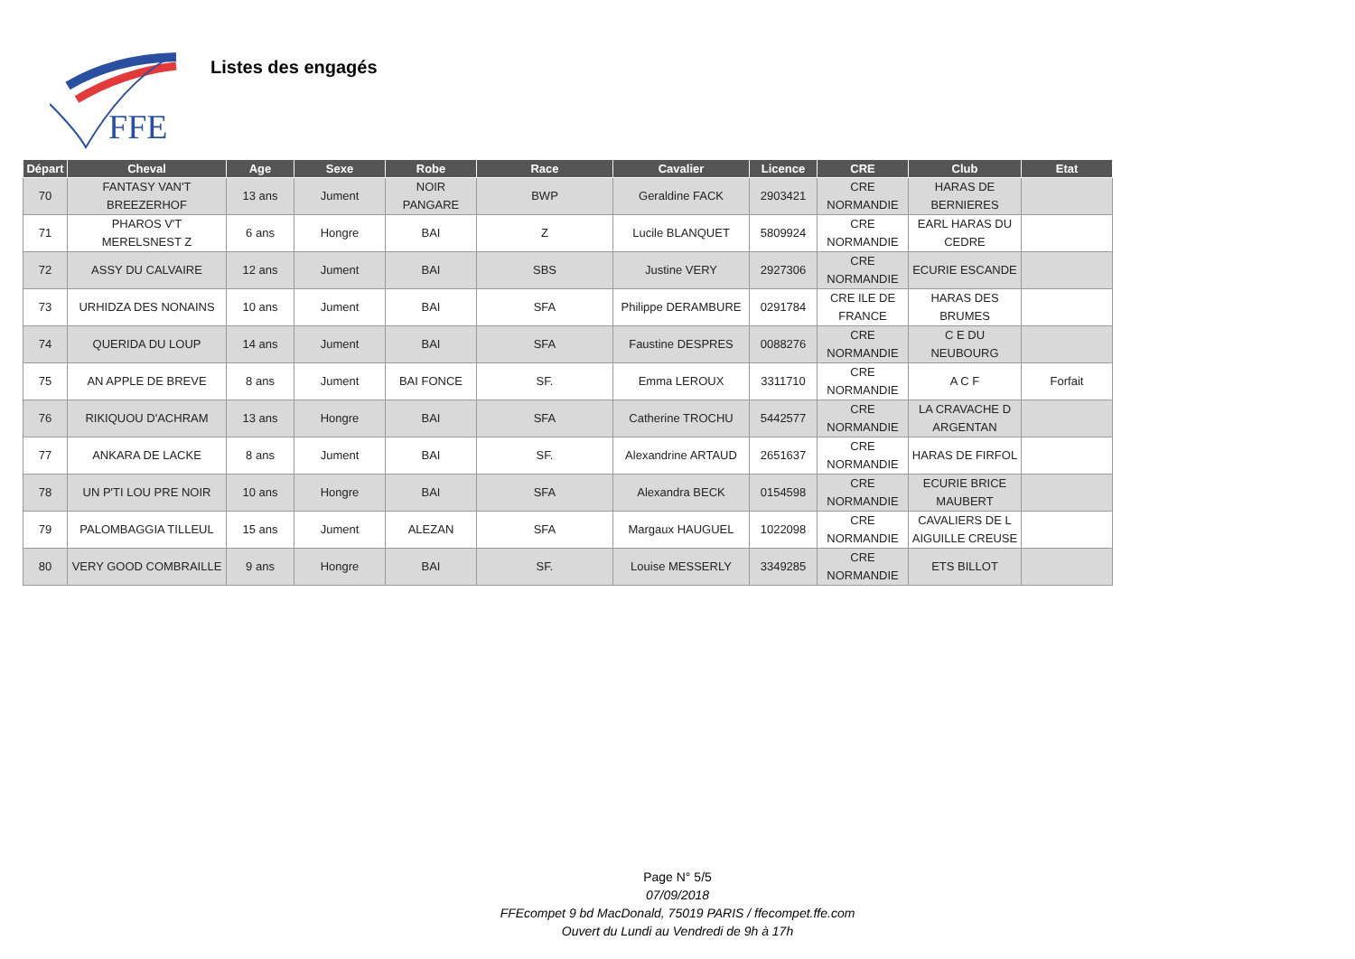FFE
Listes des engagés
| Départ | Cheval | Age | Sexe | Robe | Race | Cavalier | Licence | CRE | Club | Etat |
| --- | --- | --- | --- | --- | --- | --- | --- | --- | --- | --- |
| 70 | FANTASY VAN'T BREEZERHOF | 13 ans | Jument | NOIR PANGARE | BWP | Geraldine FACK | 2903421 | CRE NORMANDIE | HARAS DE BERNIERES | |
| 71 | PHAROS V'T MERELSNEST Z | 6 ans | Hongre | BAI | Z | Lucile BLANQUET | 5809924 | CRE NORMANDIE | EARL HARAS DU CEDRE | |
| 72 | ASSY DU CALVAIRE | 12 ans | Jument | BAI | SBS | Justine VERY | 2927306 | CRE NORMANDIE | ECURIE ESCANDE | |
| 73 | URHIDZA DES NONAINS | 10 ans | Jument | BAI | SFA | Philippe DERAMBURE | 0291784 | CRE ILE DE FRANCE | HARAS DES BRUMES | |
| 74 | QUERIDA DU LOUP | 14 ans | Jument | BAI | SFA | Faustine DESPRES | 0088276 | CRE NORMANDIE | C E DU NEUBOURG | |
| 75 | AN APPLE DE BREVE | 8 ans | Jument | BAI FONCE | SF. | Emma LEROUX | 3311710 | CRE NORMANDIE | A C F | Forfait |
| 76 | RIKIQUOU D'ACHRAM | 13 ans | Hongre | BAI | SFA | Catherine TROCHU | 5442577 | CRE NORMANDIE | LA CRAVACHE D ARGENTAN | |
| 77 | ANKARA DE LACKE | 8 ans | Jument | BAI | SF. | Alexandrine ARTAUD | 2651637 | CRE NORMANDIE | HARAS DE FIRFOL | |
| 78 | UN P'TI LOU PRE NOIR | 10 ans | Hongre | BAI | SFA | Alexandra BECK | 0154598 | CRE NORMANDIE | ECURIE BRICE MAUBERT | |
| 79 | PALOMBAGGIA TILLEUL | 15 ans | Jument | ALEZAN | SFA | Margaux HAUGUEL | 1022098 | CRE NORMANDIE | CAVALIERS DE L AIGUILLE CREUSE | |
| 80 | VERY GOOD COMBRAILLE | 9 ans | Hongre | BAI | SF. | Louise MESSERLY | 3349285 | CRE NORMANDIE | ETS BILLOT | |
Page N° 5/5
07/09/2018
FFEcompet 9 bd MacDonald, 75019 PARIS / ffecompet.ffe.com
Ouvert du Lundi au Vendredi de 9h à 17h